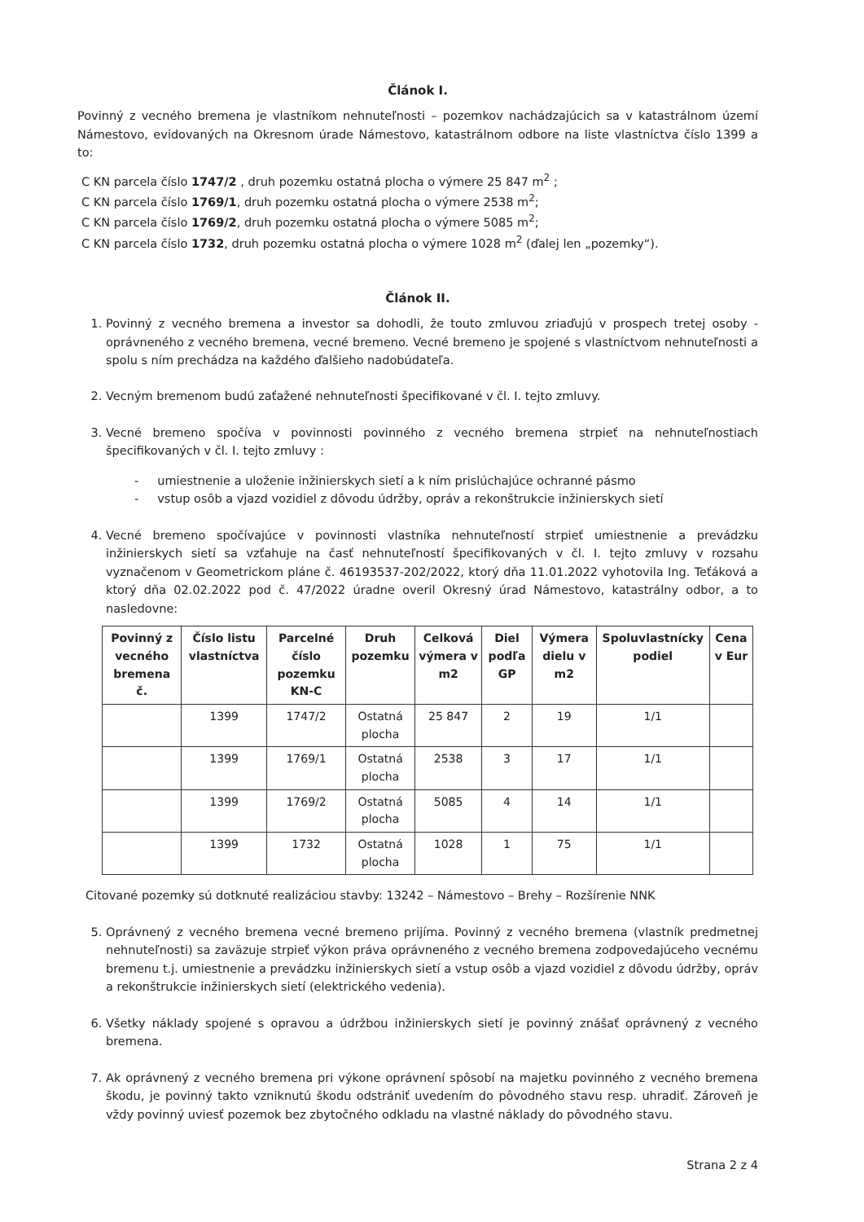Článok I.
Povinný z vecného bremena je vlastníkom nehnuteľnosti – pozemkov nachádzajúcich sa v katastrálnom území Námestovo, evidovaných na Okresnom úrade Námestovo, katastrálnom odbore na liste vlastníctva číslo 1399 a to:
C KN parcela číslo 1747/2 , druh pozemku ostatná plocha o výmere 25 847 m<sup>2</sup> ;
C KN parcela číslo 1769/1, druh pozemku ostatná plocha o výmere 2538 m<sup>2</sup>;
C KN parcela číslo 1769/2, druh pozemku ostatná plocha o výmere 5085 m<sup>2</sup>;
C KN parcela číslo 1732, druh pozemku ostatná plocha o výmere 1028 m<sup>2</sup> (ďalej len „pozemky“).
Článok II.
1. Povinný z vecného bremena a investor sa dohodli, že touto zmluvou zriaďujú v prospech tretej osoby - oprávneného z vecného bremena, vecné bremeno. Vecné bremeno je spojené s vlastníctvom nehnuteľnosti a spolu s ním prechádza na každého ďalšieho nadobúdateľa.
2. Vecným bremenom budú zaťažené nehnuteľnosti špecifikované v čl. I. tejto zmluvy.
3. Vecné bremeno spočíva v povinnosti povinného z vecného bremena strpieť na nehnuteľnostiach špecifikovaných v čl. I. tejto zmluvy :
- umiestnenie a uloženie inžinierskych sietí a k ním prislúchajúce ochranné pásmo
- vstup osôb a vjazd vozidiel z dôvodu údržby, opráv a rekonštrukcie inžinierskych sietí
4. Vecné bremeno spočívajúce v povinnosti vlastníka nehnuteľností strpieť umiestnenie a prevádzku inžinierskych sietí sa vzťahuje na časť nehnuteľností špecifikovaných v čl. I. tejto zmluvy v rozsahu vyznačenom v Geometrickom pláne č. 46193537-202/2022, ktorý dňa 11.01.2022 vyhotovila Ing. Teťáková a ktorý dňa 02.02.2022 pod č. 47/2022 úradne overil Okresný úrad Námestovo, katastrálny odbor, a to nasledovne:
| Povinný z vecného bremena č. | Číslo listu vlastníctva | Parcelné číslo pozemku KN-C | Druh pozemku | Celková výmera v m2 | Diel podľa GP | Výmera dielu v m2 | Spoluvlastnícky podiel | Cena v Eur |
| --- | --- | --- | --- | --- | --- | --- | --- | --- |
| | 1399 | 1747/2 | Ostatná plocha | 25 847 | 2 | 19 | 1/1 | |
| | 1399 | 1769/1 | Ostatná plocha | 2538 | 3 | 17 | 1/1 | |
| | 1399 | 1769/2 | Ostatná plocha | 5085 | 4 | 14 | 1/1 | |
| | 1399 | 1732 | Ostatná plocha | 1028 | 1 | 75 | 1/1 | |
Citované pozemky sú dotknuté realizáciou stavby: 13242 – Námestovo – Brehy – Rozšírenie NNK
5. Oprávnený z vecného bremena vecné bremeno prijíma. Povinný z vecného bremena (vlastník predmetnej nehnuteľnosti) sa zaväzuje strpieť výkon práva oprávneného z vecného bremena zodpovedajúceho vecnému bremenu t.j. umiestnenie a prevádzku inžinierskych sietí a vstup osôb a vjazd vozidiel z dôvodu údržby, opráv a rekonštrukcie inžinierskych sietí (elektrického vedenia).
6. Všetky náklady spojené s opravou a údržbou inžinierskych sietí je povinný znášať oprávnený z vecného bremena.
7. Ak oprávnený z vecného bremena pri výkone oprávnení spôsobí na majetku povinného z vecného bremena škodu, je povinný takto vzniknutú škodu odstrániť uvedením do pôvodného stavu resp. uhradiť. Zároveň je vždy povinný uviesť pozemok bez zbytočného odkladu na vlastné náklady do pôvodného stavu.
Strana 2 z 4